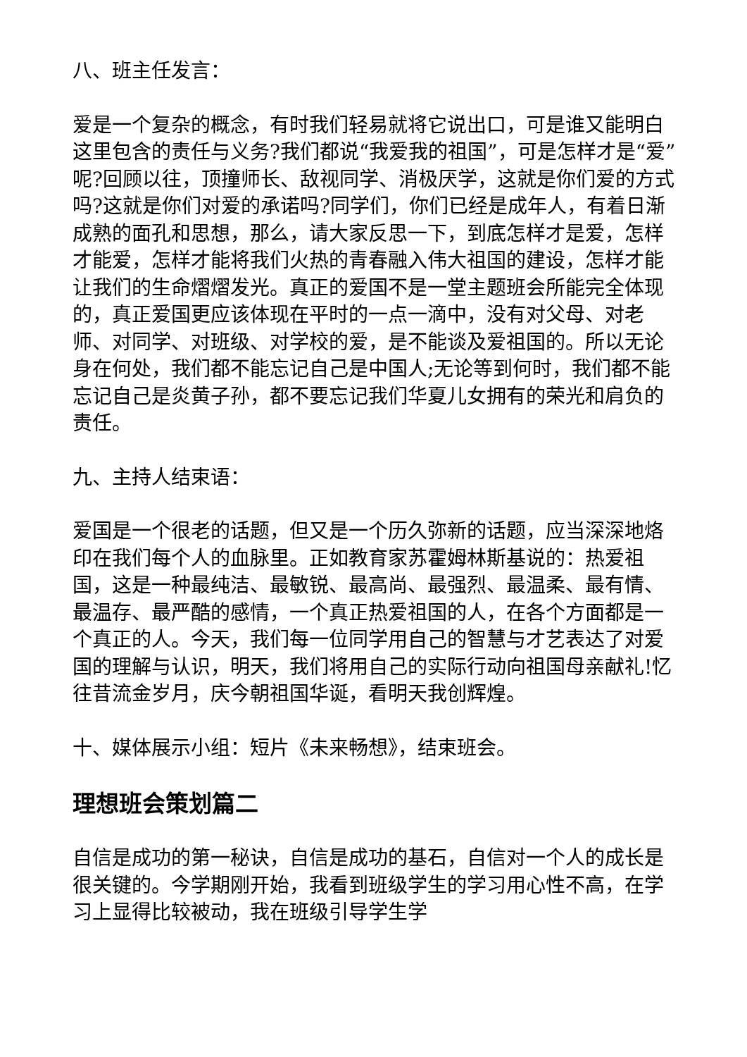八、班主任发言：
爱是一个复杂的概念，有时我们轻易就将它说出口，可是谁又能明白这里包含的责任与义务?我们都说“我爱我的祖国”，可是怎样才是“爱”呢?回顾以往，顶撞师长、敌视同学、消极厌学，这就是你们爱的方式吗?这就是你们对爱的承诺吗?同学们，你们已经是成年人，有着日渐成熟的面孔和思想，那么，请大家反思一下，到底怎样才是爱，怎样才能爱，怎样才能将我们火热的青春融入伟大祖国的建设，怎样才能让我们的生命熠熠发光。真正的爱国不是一堂主题班会所能完全体现的，真正爱国更应该体现在平时的一点一滴中，没有对父母、对老师、对同学、对班级、对学校的爱，是不能谈及爱祖国的。所以无论身在何处，我们都不能忘记自己是中国人;无论等到何时，我们都不能忘记自己是炎黄子孙，都不要忘记我们华夏儿女拥有的荣光和肩负的责任。
九、主持人结束语：
爱国是一个很老的话题，但又是一个历久弥新的话题，应当深深地烙印在我们每个人的血脉里。正如教育家苏霍姆林斯基说的：热爱祖国，这是一种最纯洁、最敏锐、最高尚、最强烈、最温柔、最有情、最温存、最严酷的感情，一个真正热爱祖国的人，在各个方面都是一个真正的人。今天，我们每一位同学用自己的智慧与才艺表达了对爱国的理解与认识，明天，我们将用自己的实际行动向祖国母亲献礼!忆往昔流金岁月，庆今朝祖国华诞，看明天我创辉煌。
十、媒体展示小组：短片《未来畅想》，结束班会。
理想班会策划篇二
自信是成功的第一秘诀，自信是成功的基石，自信对一个人的成长是很关键的。今学期刚开始，我看到班级学生的学习用心性不高，在学习上显得比较被动，我在班级引导学生学